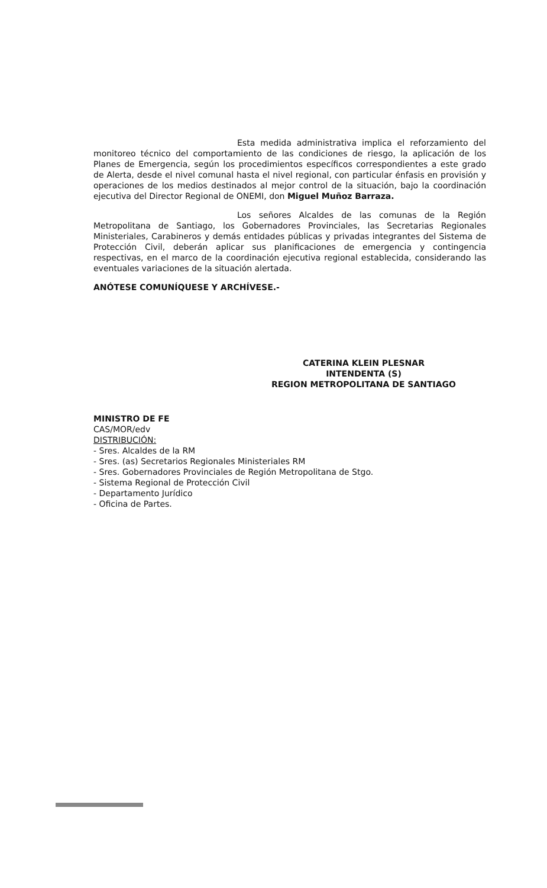Esta medida administrativa implica el reforzamiento del monitoreo técnico del comportamiento de las condiciones de riesgo, la aplicación de los Planes de Emergencia, según los procedimientos específicos correspondientes a este grado de Alerta, desde el nivel comunal hasta el nivel regional, con particular énfasis en provisión y operaciones de los medios destinados al mejor control de la situación, bajo la coordinación ejecutiva del Director Regional de ONEMI, don Miguel Muñoz Barraza.
Los señores Alcaldes de las comunas de la Región Metropolitana de Santiago, los Gobernadores Provinciales, las Secretarias Regionales Ministeriales, Carabineros y demás entidades públicas y privadas integrantes del Sistema de Protección Civil, deberán aplicar sus planificaciones de emergencia y contingencia respectivas, en el marco de la coordinación ejecutiva regional establecida, considerando las eventuales variaciones de la situación alertada.
ANÓTESE COMUNÍQUESE Y ARCHÍVESE.-
CATERINA KLEIN PLESNAR
INTENDENTA (S)
REGION METROPOLITANA DE SANTIAGO
MINISTRO DE FE
CAS/MOR/edv
DISTRIBUCIÓN:
- Sres. Alcaldes de la RM
- Sres. (as) Secretarios Regionales Ministeriales RM
- Sres. Gobernadores Provinciales de Región Metropolitana de Stgo.
- Sistema Regional de Protección Civil
- Departamento Jurídico
- Oficina de Partes.